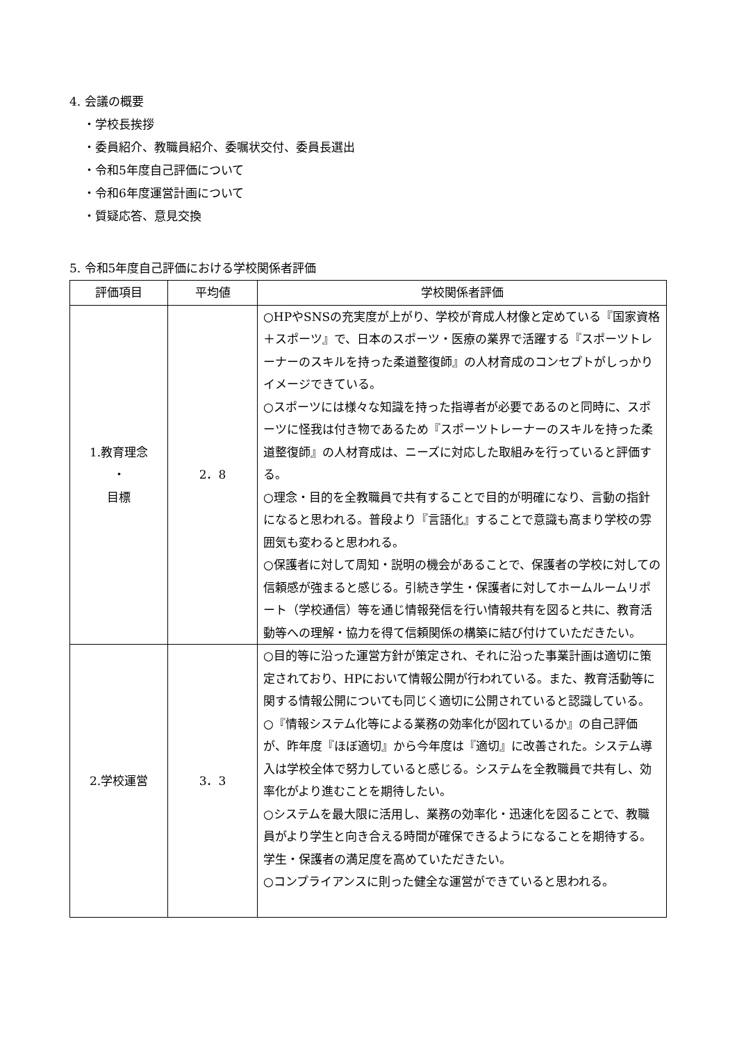4. 会議の概要
・学校長挨拶
・委員紹介、教職員紹介、委嘱状交付、委員長選出
・令和5年度自己評価について
・令和6年度運営計画について
・質疑応答、意見交換
5. 令和5年度自己評価における学校関係者評価
| 評価項目 | 平均値 | 学校関係者評価 |
| --- | --- | --- |
| 1.教育理念 ・ 目標 | 2．8 | ○HPやSNSの充実度が上がり、学校が育成人材像と定めている『国家資格＋スポーツ』で、日本のスポーツ・医療の業界で活躍する『スポーツトレーナーのスキルを持った柔道整復師』の人材育成のコンセプトがしっかりイメージできている。 ○スポーツには様々な知識を持った指導者が必要であるのと同時に、スポーツに怪我は付き物であるため『スポーツトレーナーのスキルを持った柔道整復師』の人材育成は、ニーズに対応した取組みを行っていると評価する。 ○理念・目的を全教職員で共有することで目的が明確になり、言動の指針になると思われる。普段より『言語化』することで意識も高まり学校の雰囲気も変わると思われる。 ○保護者に対して周知・説明の機会があることで、保護者の学校に対しての信頼感が強まると感じる。引続き学生・保護者に対してホームルームリポート（学校通信）等を通じ情報発信を行い情報共有を図ると共に、教育活動等への理解・協力を得て信頼関係の構築に結び付けていただきたい。 |
| 2.学校運営 | 3．3 | ○目的等に沿った運営方針が策定され、それに沿った事業計画は適切に策定されており、HPにおいて情報公開が行われている。また、教育活動等に関する情報公開についても同じく適切に公開されていると認識している。 ○『情報システム化等による業務の効率化が図れているか』の自己評価が、昨年度『ほぼ適切』から今年度は『適切』に改善された。システム導入は学校全体で努力していると感じる。システムを全教職員で共有し、効率化がより進むことを期待したい。 ○システムを最大限に活用し、業務の効率化・迅速化を図ることで、教職員がより学生と向き合える時間が確保できるようになることを期待する。学生・保護者の満足度を高めていただきたい。 ○コンプライアンスに則った健全な運営ができていると思われる。 |